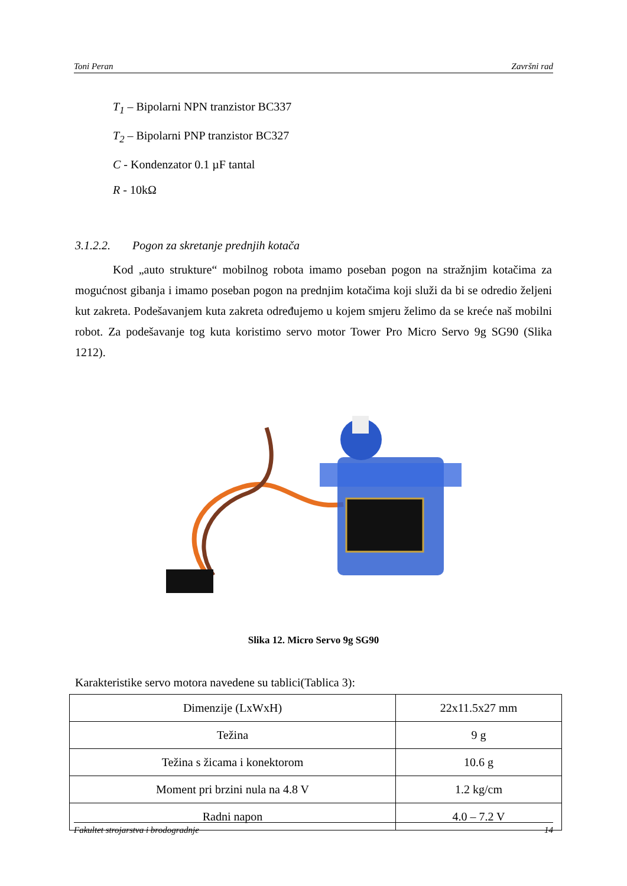Toni Peran Završni rad
T<sub>1</sub> – Bipolarni NPN tranzistor BC337
T<sub>2</sub> – Bipolarni PNP tranzistor BC327
C - Kondenzator 0.1 µF tantal
R - 10kΩ
3.1.2.2. Pogon za skretanje prednjih kotača
Kod „auto strukture“ mobilnog robota imamo poseban pogon na stražnjim kotačima za mogućnost gibanja i imamo poseban pogon na prednjim kotačima koji služi da bi se odredio željeni kut zakreta. Podešavanjem kuta zakreta određujemo u kojem smjeru želimo da se kreće naš mobilni robot. Za podešavanje tog kuta koristimo servo motor Tower Pro Micro Servo 9g SG90 (Slika 1212).
Slika 12. Micro Servo 9g SG90
Karakteristike servo motora navedene su tablici(Tablica 3):
| Dimenzije (LxWxH) | 22x11.5x27 mm |
| Težina | 9 g |
| Težina s žicama i konektorom | 10.6 g |
| Moment pri brzini nula na 4.8 V | 1.2 kg/cm |
| Radni napon | 4.0 – 7.2 V |
Fakultet strojarstva i brodogradnje 14